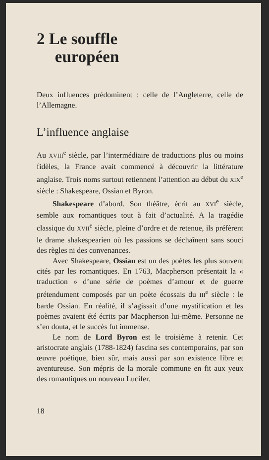2 Le souffle
européen
Deux influences prédominent : celle de l’Angleterre, celle de l’Allemagne.
L’influence anglaise
Au XVIII<sup>e</sup> siècle, par l’intermédiaire de traductions plus ou moins fidèles, la France avait commencé à découvrir la littérature anglaise. Trois noms surtout retiennent l’attention au début du XIX<sup>e</sup> siècle : Shakespeare, Ossian et Byron.
Shakespeare d’abord. Son théâtre, écrit au XVI<sup>e</sup> siècle, semble aux romantiques tout à fait d’actualité. A la tragédie classique du XVII<sup>e</sup> siècle, pleine d’ordre et de retenue, ils préfèrent le drame shakespearien où les passions se déchaînent sans souci des règles ni des convenances.
Avec Shakespeare, Ossian est un des poètes les plus souvent cités par les romantiques. En 1763, Macpherson présentait la « traduction » d’une série de poèmes d’amour et de guerre prétendument composés par un poète écossais du III<sup>e</sup> siècle : le barde Ossian. En réalité, il s’agissait d’une mystification et les poèmes avaient été écrits par Macpherson lui-même. Personne ne s’en douta, et le succès fut immense.
Le nom de Lord Byron est le troisième à retenir. Cet aristocrate anglais (1788-1824) fascina ses contemporains, par son œuvre poétique, bien sûr, mais aussi par son existence libre et aventureuse. Son mépris de la morale commune en fit aux yeux des romantiques un nouveau Lucifer.
18